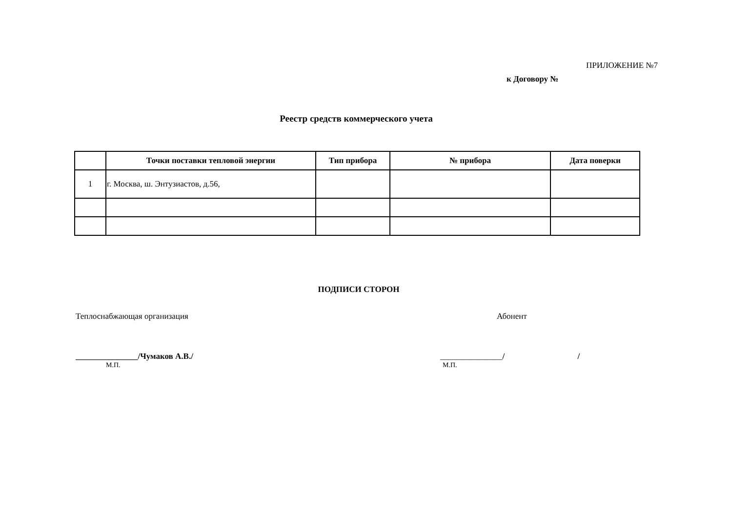ПРИЛОЖЕНИЕ №7
к Договору №
Реестр средств коммерческого учета
| | Точки поставки тепловой энергии | Тип прибора | № прибора | Дата поверки |
| --- | --- | --- | --- | --- |
| 1 | г. Москва, ш. Энтузиастов, д.56, | | | |
ПОДПИСИ СТОРОН
Теплоснабжающая организация Абонент
_______________/Чумаков А.В./ _______________/ /
М.П. М.П.